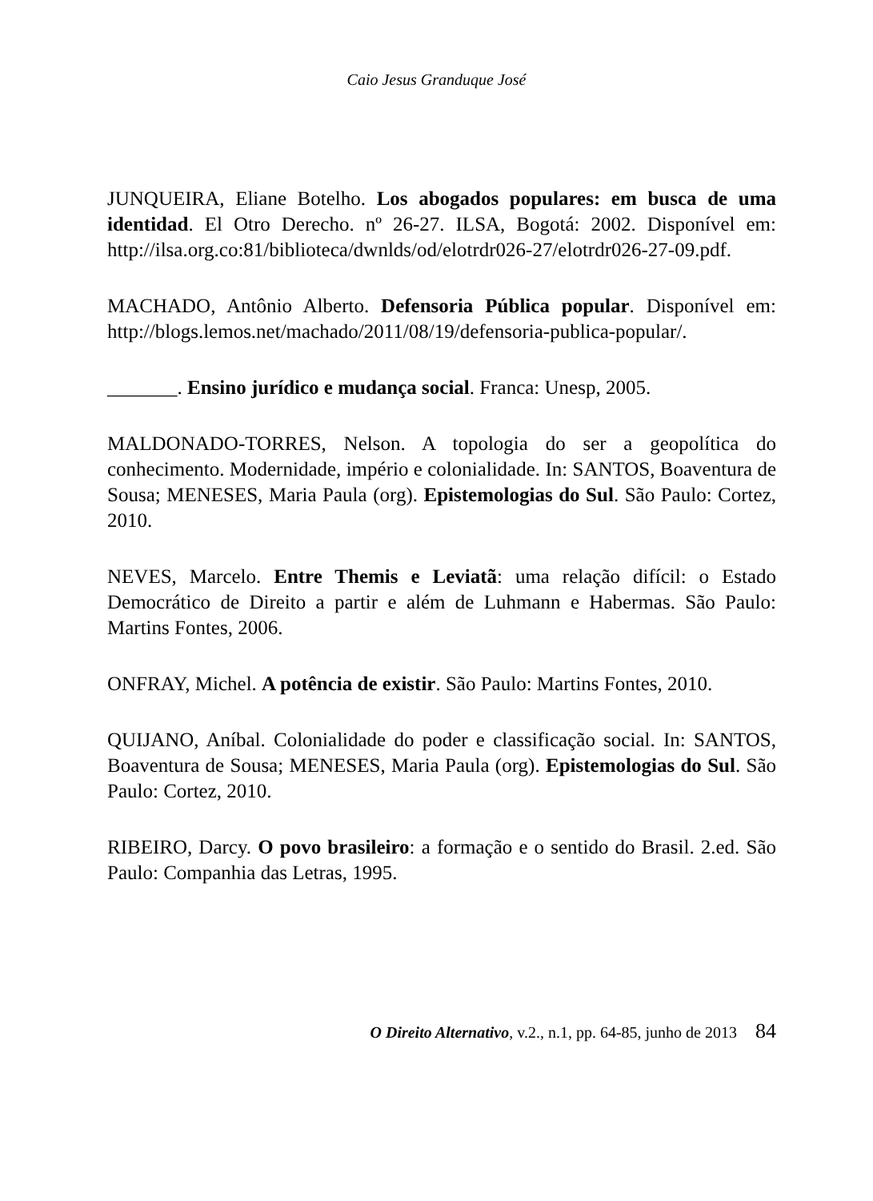Caio Jesus Granduque José
JUNQUEIRA, Eliane Botelho. Los abogados populares: em busca de uma identidad. El Otro Derecho. nº 26-27. ILSA, Bogotá: 2002. Disponível em: http://ilsa.org.co:81/biblioteca/dwnlds/od/elotrdr026-27/elotrdr026-27-09.pdf.
MACHADO, Antônio Alberto. Defensoria Pública popular. Disponível em: http://blogs.lemos.net/machado/2011/08/19/defensoria-publica-popular/.
_______. Ensino jurídico e mudança social. Franca: Unesp, 2005.
MALDONADO-TORRES, Nelson. A topologia do ser a geopolítica do conhecimento. Modernidade, império e colonialidade. In: SANTOS, Boaventura de Sousa; MENESES, Maria Paula (org). Epistemologias do Sul. São Paulo: Cortez, 2010.
NEVES, Marcelo. Entre Themis e Leviatã: uma relação difícil: o Estado Democrático de Direito a partir e além de Luhmann e Habermas. São Paulo: Martins Fontes, 2006.
ONFRAY, Michel. A potência de existir. São Paulo: Martins Fontes, 2010.
QUIJANO, Aníbal. Colonialidade do poder e classificação social. In: SANTOS, Boaventura de Sousa; MENESES, Maria Paula (org). Epistemologias do Sul. São Paulo: Cortez, 2010.
RIBEIRO, Darcy. O povo brasileiro: a formação e o sentido do Brasil. 2.ed. São Paulo: Companhia das Letras, 1995.
O Direito Alternativo, v.2., n.1, pp. 64-85, junho de 2013 84